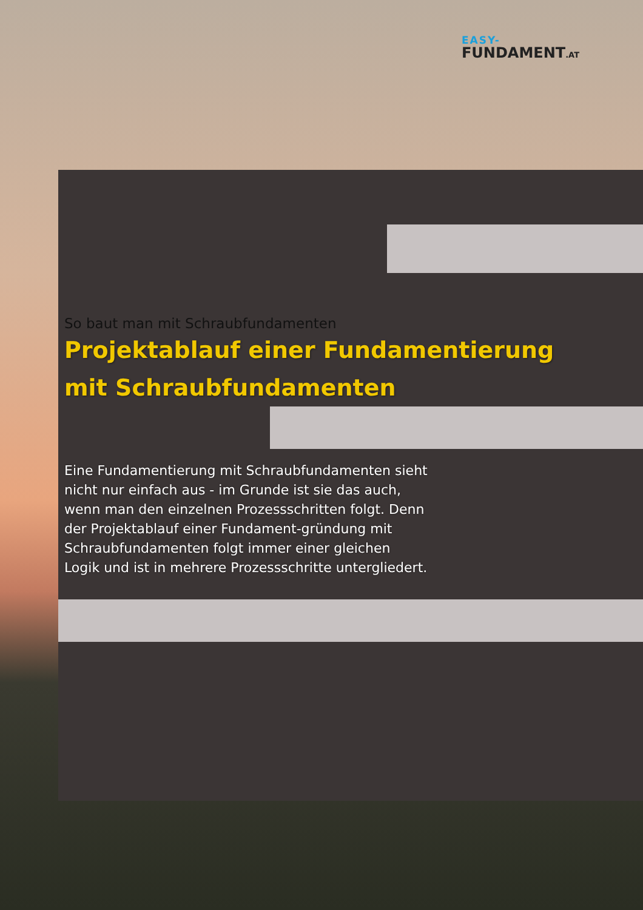EASY-
FUNDAMENT.AT
So baut man mit Schraubfundamenten
Projektablauf einer Fundamentierung mit Schraubfundamenten
Eine Fundamentierung mit Schraubfundamenten sieht nicht nur einfach aus - im Grunde ist sie das auch, wenn man den einzelnen Prozessschritten folgt. Denn der Projektablauf einer Fundament-gründung mit Schraubfundamenten folgt immer einer gleichen Logik und ist in mehrere Prozessschritte untergliedert.